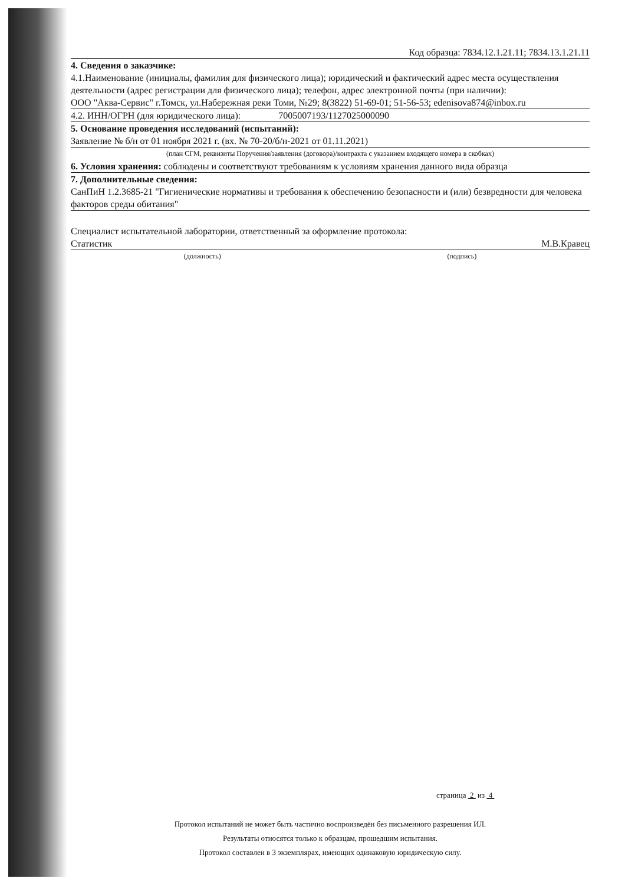Код образца: 7834.12.1.21.11; 7834.13.1.21.11
4. Сведения о заказчике:
4.1.Наименование (инициалы, фамилия для физического лица); юридический и фактический адрес места осуществления деятельности (адрес регистрации для физического лица); телефон, адрес электронной почты (при наличии):
ООО "Аква-Сервис" г.Томск, ул.Набережная реки Томи, №29; 8(3822) 51-69-01; 51-56-53; edenisova874@inbox.ru
4.2. ИНН/ОГРН (для юридического лица): 7005007193/1127025000090
5. Основание проведения исследований (испытаний):
Заявление № б/н от 01 ноября 2021 г. (вх. № 70-20/б/н-2021 от 01.11.2021)
(план СГМ, реквизиты Поручения/заявления (договора)/контракта с указанием входящего номера в скобках)
6. Условия хранения: соблюдены и соответствуют требованиям к условиям хранения данного вида образца
7. Дополнительные сведения:
СанПиН 1.2.3685-21 "Гигиенические нормативы и требования к обеспечению безопасности и (или) безвредности для человека факторов среды обитания"
Специалист испытательной лаборатории, ответственный за оформление протокола:
Статистик М.В.Кравец
(должность) (подпись)
страница 2 из 4
Протокол испытаний не может быть частично воспроизведён без письменного разрешения ИЛ.
Результаты относятся только к образцам, прошедшим испытания.
Протокол составлен в 3 экземплярах, имеющих одинаковую юридическую силу.